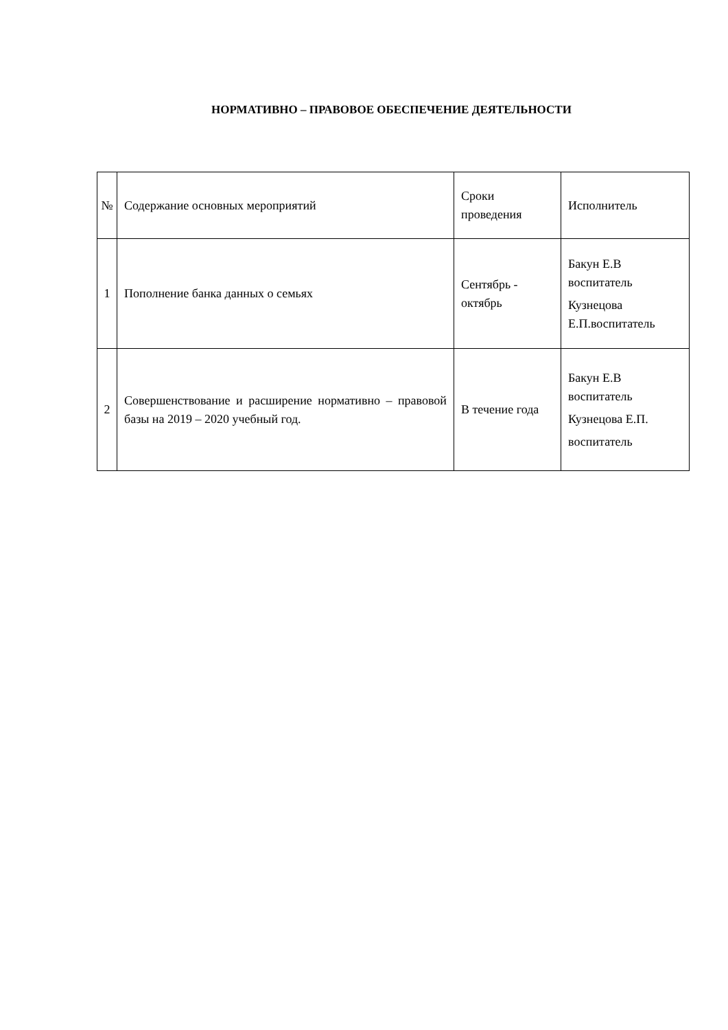НОРМАТИВНО – ПРАВОВОЕ ОБЕСПЕЧЕНИЕ ДЕЯТЕЛЬНОСТИ
| № | Содержание основных мероприятий | Сроки проведения | Исполнитель |
| --- | --- | --- | --- |
| 1 | Пополнение банка данных о семьях | Сентябрь - октябрь | Бакун Е.В воспитатель Кузнецова Е.П.воспитатель |
| 2 | Совершенствование и расширение нормативно – правовой базы на 2019 – 2020 учебный год. | В течение года | Бакун Е.В воспитатель Кузнецова Е.П. воспитатель |